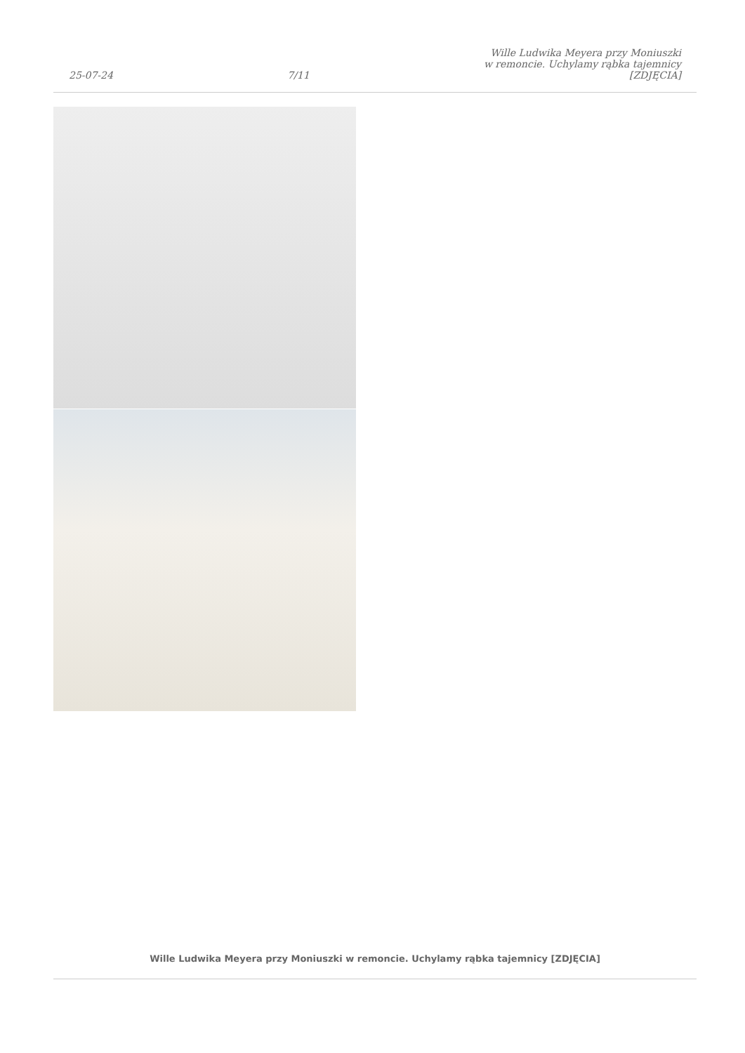25-07-24
7/11
Wille Ludwika Meyera przy Moniuszki
w remoncie. Uchylamy rąbka tajemnicy
[ZDJĘCIA]
Wille Ludwika Meyera przy Moniuszki w remoncie. Uchylamy rąbka tajemnicy [ZDJĘCIA]